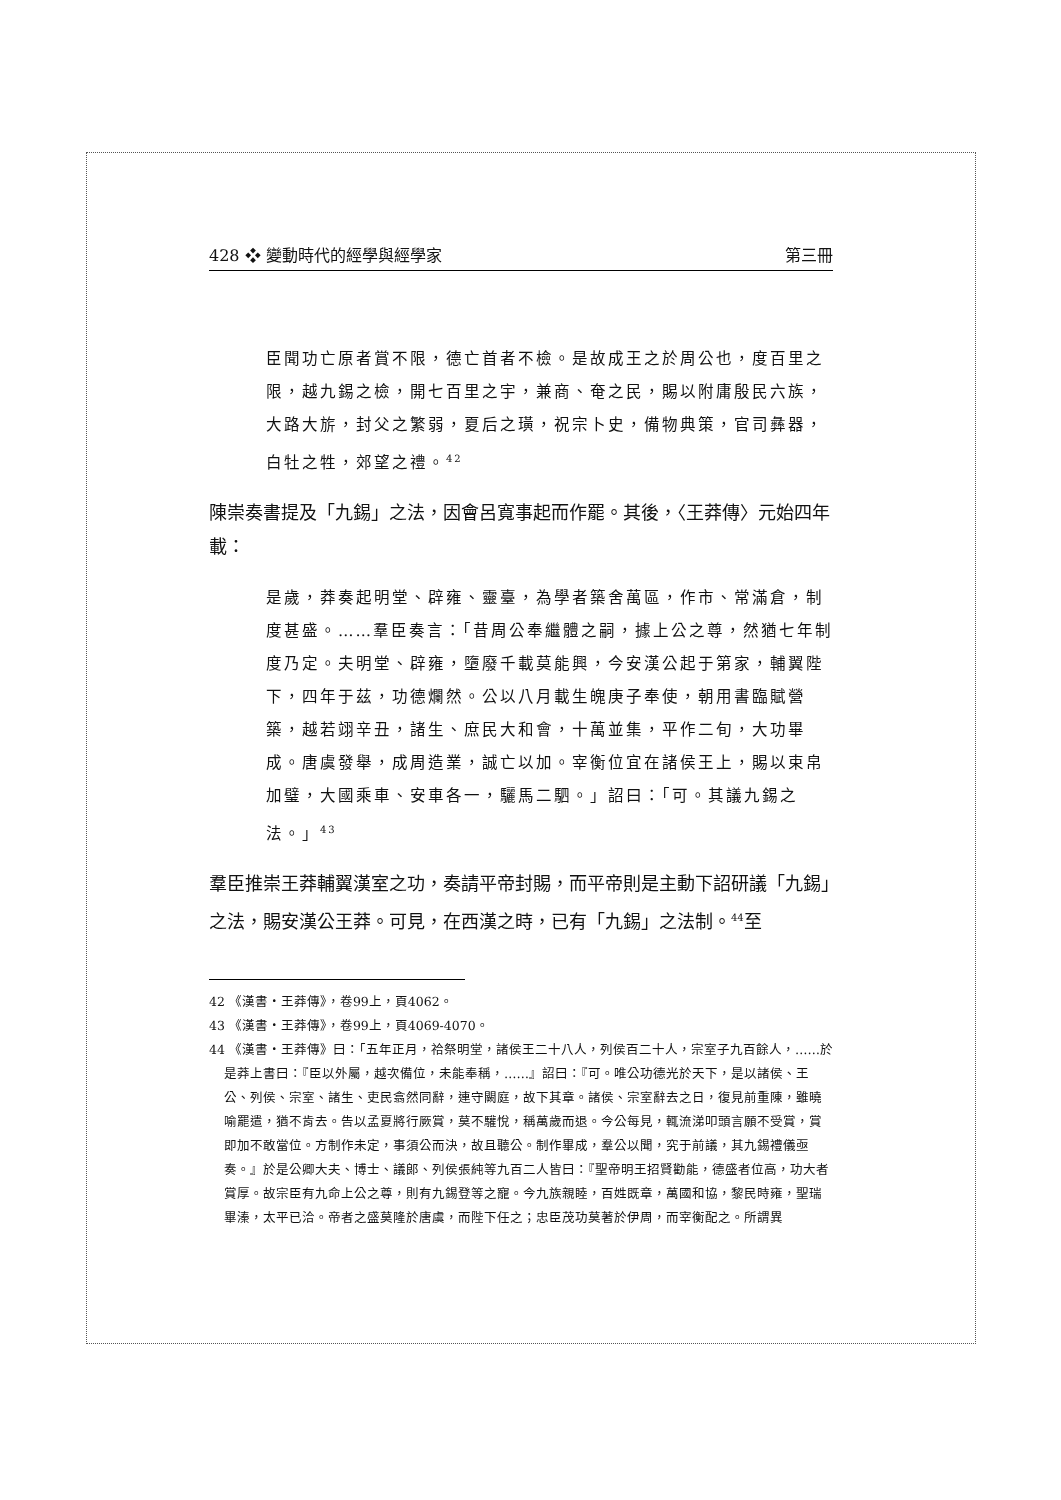428 ❖ 變動時代的經學與經學家 第三冊
臣聞功亡原者賞不限，德亡首者不檢。是故成王之於周公也，度百里之限，越九錫之檢，開七百里之宇，兼商、奄之民，賜以附庸殷民六族，大路大旂，封父之繁弱，夏后之璜，祝宗卜史，備物典策，官司彝器，白牡之牲，郊望之禮。<sup>42</sup>
陳崇奏書提及「九錫」之法，因會呂寬事起而作罷。其後，〈王莽傳〉元始四年載：
是歲，莽奏起明堂、辟雍、靈臺，為學者築舍萬區，作市、常滿倉，制度甚盛。……羣臣奏言：「昔周公奉繼體之嗣，據上公之尊，然猶七年制度乃定。夫明堂、辟雍，墮廢千載莫能興，今安漢公起于第家，輔翼陛下，四年于茲，功德爛然。公以八月載生魄庚子奉使，朝用書臨賦營築，越若翊辛丑，諸生、庶民大和會，十萬並集，平作二旬，大功畢成。唐虞發舉，成周造業，誠亡以加。宰衡位宜在諸侯王上，賜以束帛加璧，大國乘車、安車各一，驪馬二駟。」詔曰：「可。其議九錫之法。」<sup>43</sup>
羣臣推崇王莽輔翼漢室之功，奏請平帝封賜，而平帝則是主動下詔研議「九錫」之法，賜安漢公王莽。可見，在西漢之時，已有「九錫」之法制。<sup>44</sup>至
42 《漢書・王莽傳》，卷99上，頁4062。
43 《漢書・王莽傳》，卷99上，頁4069-4070。
44 《漢書・王莽傳》曰：「五年正月，祫祭明堂，諸侯王二十八人，列侯百二十人，宗室子九百餘人，……於是莽上書曰：『臣以外屬，越次備位，未能奉稱，……』詔曰：『可。唯公功德光於天下，是以諸侯、王公、列侯、宗室、諸生、吏民翕然同辭，連守闕庭，故下其章。諸侯、宗室辭去之日，復見前重陳，雖曉喻罷遣，猶不肯去。告以孟夏將行厥賞，莫不驩悅，稱萬歲而退。今公每見，輒流涕叩頭言願不受賞，賞即加不敢當位。方制作未定，事須公而決，故且聽公。制作畢成，羣公以聞，究于前議，其九錫禮儀亟奏。』於是公卿大夫、博士、議郎、列侯張純等九百二人皆曰：『聖帝明王招賢勸能，德盛者位高，功大者賞厚。故宗臣有九命上公之尊，則有九錫登等之寵。今九族親睦，百姓既章，萬國和協，黎民時雍，聖瑞畢溱，太平已洽。帝者之盛莫隆於唐虞，而陛下任之；忠臣茂功莫著於伊周，而宰衡配之。所謂異